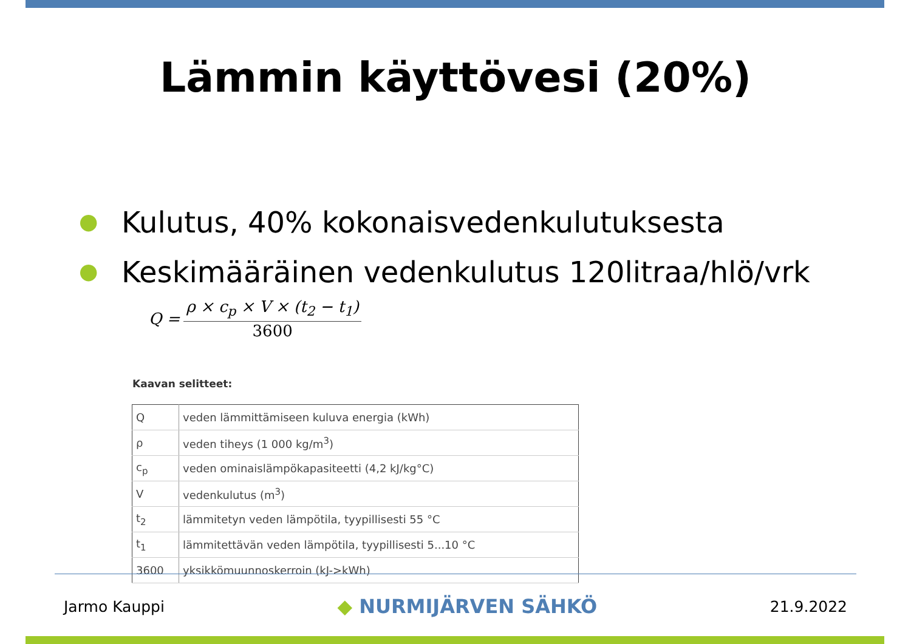Lämmin käyttövesi (20%)
● Kulutus, 40% kokonaisvedenkulutuksesta
● Keskimääräinen vedenkulutus 120litraa/hlö/vrk
Q =
ρ × c<sub>p</sub> × V × (t<sub>2</sub> − t<sub>1</sub>)
3600
Kaavan selitteet:
| Q | veden lämmittämiseen kuluva energia (kWh) |
| ρ | veden tiheys (1 000 kg/m<sup>3</sup>) |
| c<sub>p</sub> | veden ominaislämpökapasiteetti (4,2 kJ/kg°C) |
| V | vedenkulutus (m<sup>3</sup>) |
| t<sub>2</sub> | lämmitetyn veden lämpötila, tyypillisesti 55 °C |
| t<sub>1</sub> | lämmitettävän veden lämpötila, tyypillisesti 5...10 °C |
| 3600 | yksikkömuunnoskerroin (kJ->kWh) |
Jarmo Kauppi ◆ NURMIJÄRVEN SÄHKÖ 21.9.2022